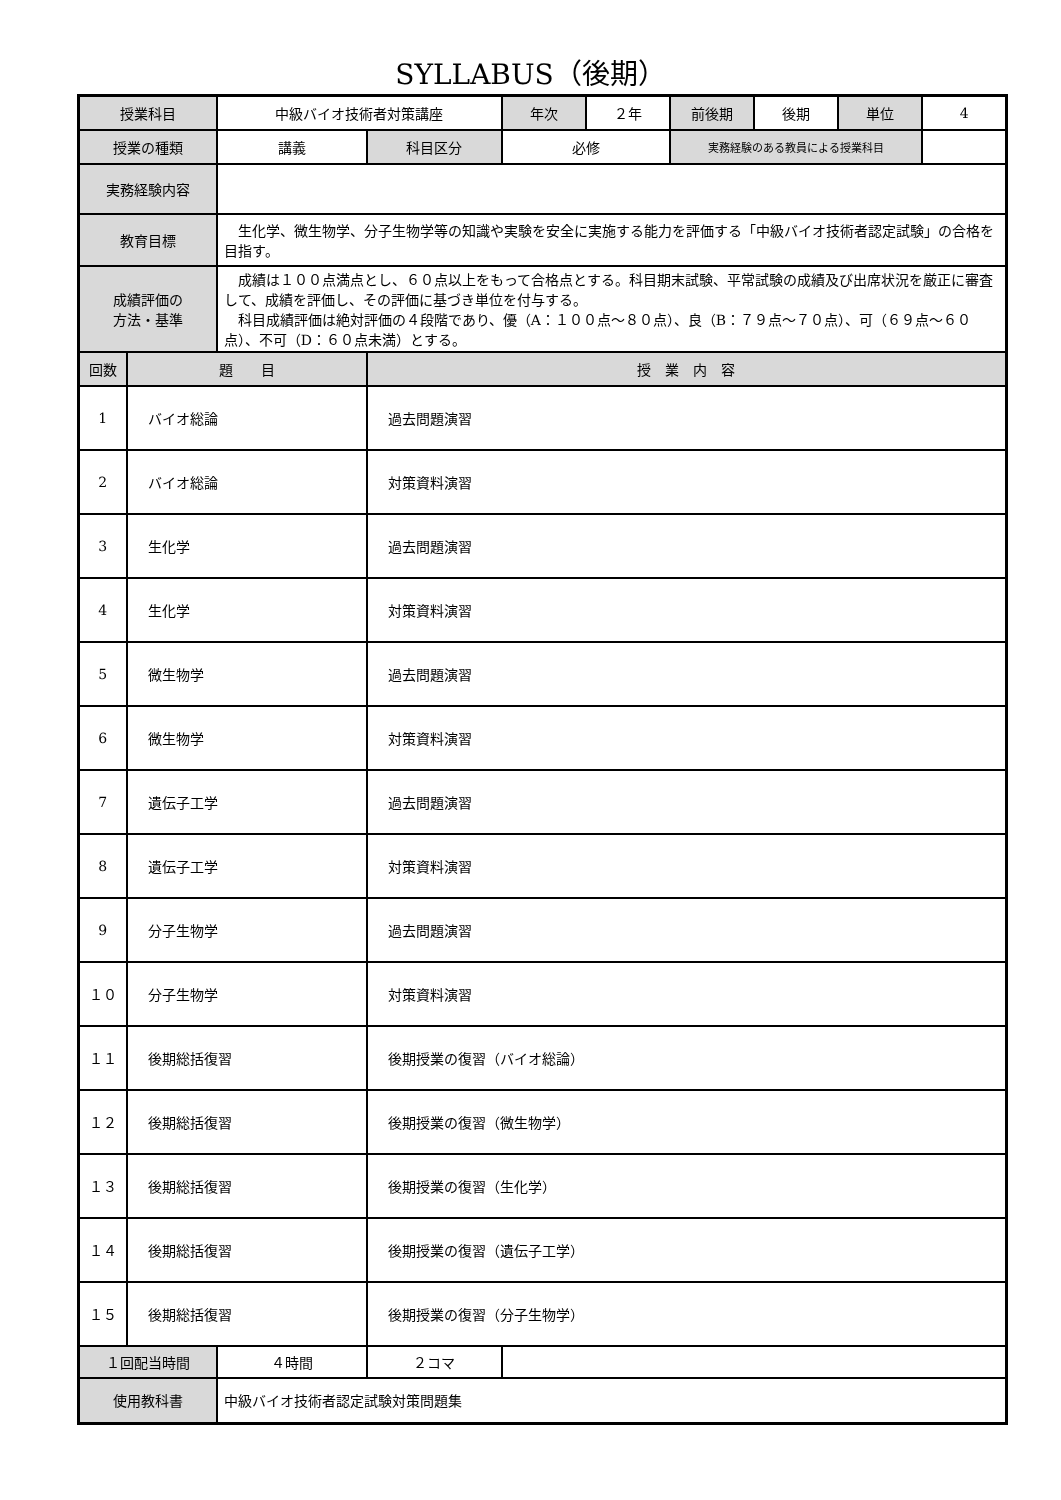SYLLABUS（後期）
| 授業科目 | | 中級バイオ技術者対策講座 | | 年次 | ２年 | 前後期 | 後期 | 単位 | 4 |
| 授業の種類 | | 講義 | 科目区分 | 必修 | | 実務経験のある教員による授業科目 | | | |
| 実務経験内容 | | | | | | | | | |
| 教育目標 | | 生化学、微生物学、分子生物学等の知識や実験を安全に実施する能力を評価する「中級バイオ技術者認定試験」の合格を目指す。 | | | | | | | |
| 成績評価の 方法・基準 | | 成績は１００点満点とし、６０点以上をもって合格点とする。科目期末試験、平常試験の成績及び出席状況を厳正に審査して、成績を評価し、その評価に基づき単位を付与する。 科目成績評価は絶対評価の４段階であり、優（A：１００点～８０点）、良（B：７９点～７０点）、可（６９点～６０点）、不可（D：６０点未満）とする。 | | | | | | | |
| 回数 | 題 目 | | 授 業 内 容 | | | | | | |
| 1 | バイオ総論 | | 過去問題演習 | | | | | | |
| 2 | バイオ総論 | | 対策資料演習 | | | | | | |
| 3 | 生化学 | | 過去問題演習 | | | | | | |
| 4 | 生化学 | | 対策資料演習 | | | | | | |
| 5 | 微生物学 | | 過去問題演習 | | | | | | |
| 6 | 微生物学 | | 対策資料演習 | | | | | | |
| 7 | 遺伝子工学 | | 過去問題演習 | | | | | | |
| 8 | 遺伝子工学 | | 対策資料演習 | | | | | | |
| 9 | 分子生物学 | | 過去問題演習 | | | | | | |
| １０ | 分子生物学 | | 対策資料演習 | | | | | | |
| １１ | 後期総括復習 | | 後期授業の復習（バイオ総論） | | | | | | |
| １２ | 後期総括復習 | | 後期授業の復習（微生物学） | | | | | | |
| １３ | 後期総括復習 | | 後期授業の復習（生化学） | | | | | | |
| １４ | 後期総括復習 | | 後期授業の復習（遺伝子工学） | | | | | | |
| １５ | 後期総括復習 | | 後期授業の復習（分子生物学） | | | | | | |
| １回配当時間 | | ４時間 | ２コマ | | | | | | |
| 使用教科書 | | 中級バイオ技術者認定試験対策問題集 | | | | | | | |